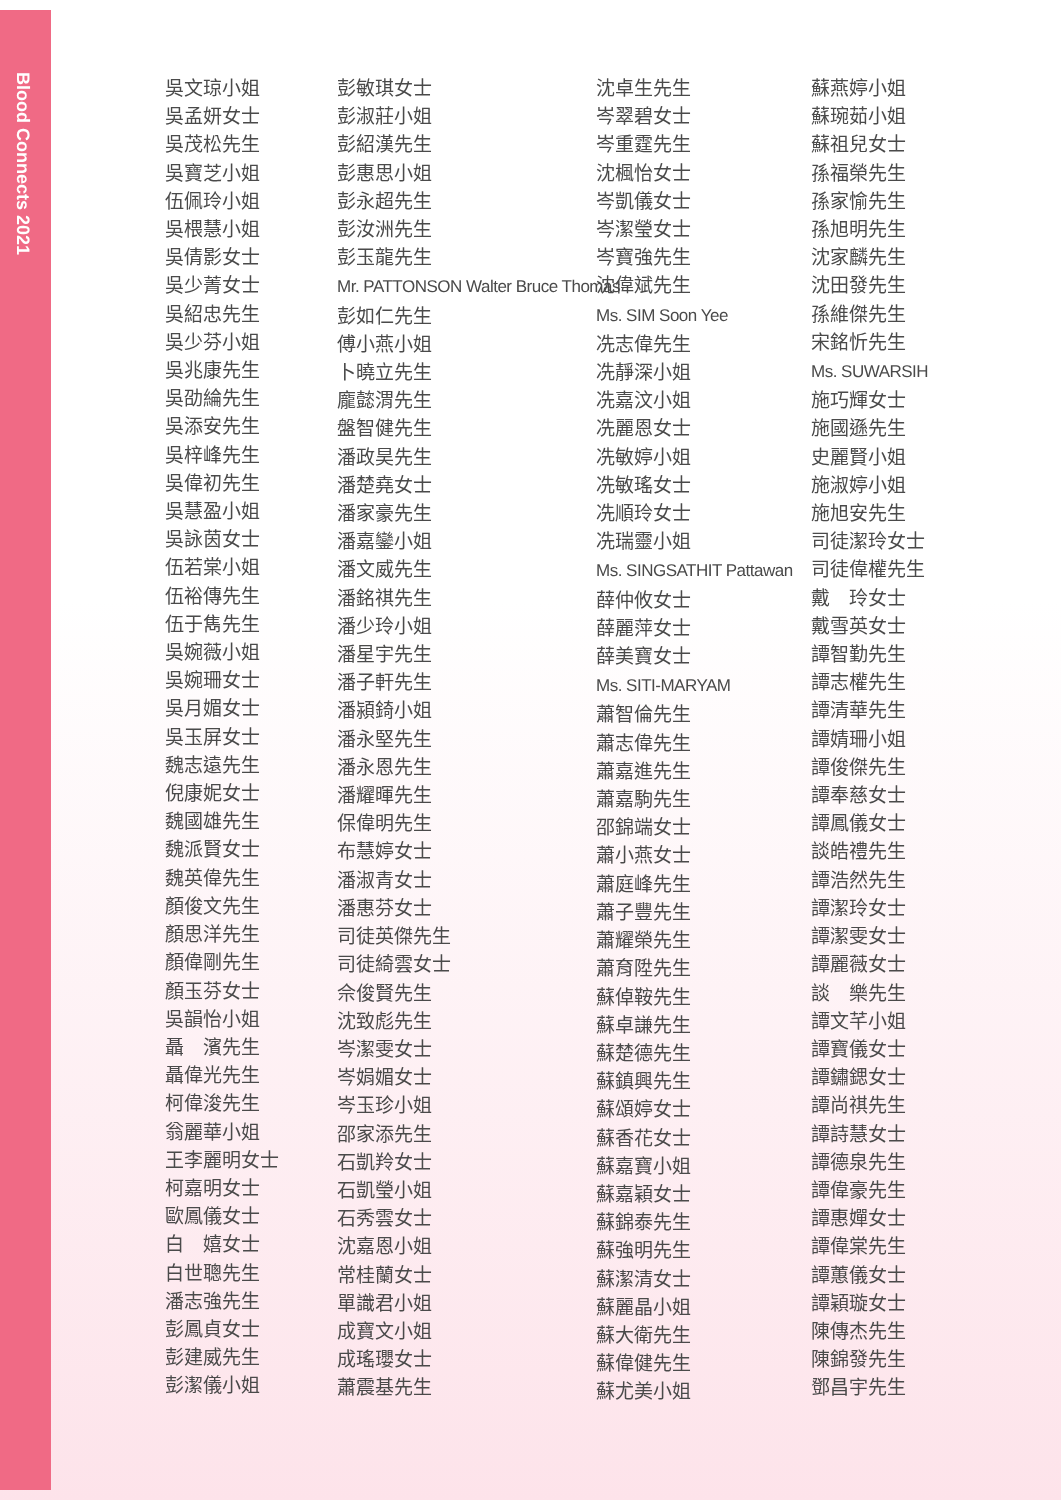Blood Connects 2021
吳文琼小姐
吳孟妍女士
吳茂松先生
吳寶芝小姐
伍佩玲小姐
吳椳慧小姐
吳倩影女士
吳少菁女士
吳紹忠先生
吳少芬小姐
吳兆康先生
吳劭綸先生
吳添安先生
吳梓峰先生
吳偉初先生
吳慧盈小姐
吳詠茵女士
伍若棠小姐
伍裕傳先生
伍于雋先生
吳婉薇小姐
吳婉珊女士
吳月媚女士
吳玉屏女士
魏志遠先生
倪康妮女士
魏國雄先生
魏派賢女士
魏英偉先生
顏俊文先生
顏思洋先生
顏偉剛先生
顏玉芬女士
吳韻怡小姐
聶　濱先生
聶偉光先生
柯偉浚先生
翁麗華小姐
王李麗明女士
柯嘉明女士
歐鳳儀女士
白　嬉女士
白世聰先生
潘志強先生
彭鳳貞女士
彭建威先生
彭潔儀小姐
彭敏琪女士
彭淑莊小姐
彭紹漢先生
彭惠思小姐
彭永超先生
彭汝洲先生
彭玉龍先生
Mr. PATTONSON Walter Bruce Thomas
彭如仁先生
傅小燕小姐
卜曉立先生
龐懿渭先生
盤智健先生
潘政昊先生
潘楚堯女士
潘家豪先生
潘嘉鑾小姐
潘文威先生
潘銘祺先生
潘少玲小姐
潘星宇先生
潘子軒先生
潘潁錡小姐
潘永堅先生
潘永恩先生
潘耀暉先生
保偉明先生
布慧婷女士
潘淑青女士
潘惠芬女士
司徒英傑先生
司徒綺雲女士
佘俊賢先生
沈致彪先生
岑潔雯女士
岑娟媚女士
岑玉珍小姐
邵家添先生
石凱羚女士
石凱瑩小姐
石秀雲女士
沈嘉恩小姐
常桂蘭女士
單識君小姐
成寶文小姐
成瑤瓔女士
蕭震基先生
沈卓生先生
岑翠碧女士
岑重霆先生
沈楓怡女士
岑凱儀女士
岑潔瑩女士
岑寶強先生
沈偉斌先生
Ms. SIM Soon Yee
冼志偉先生
冼靜深小姐
冼嘉汶小姐
冼麗恩女士
冼敏婷小姐
冼敏瑤女士
冼順玲女士
冼瑞靈小姐
Ms. SINGSATHIT Pattawan
薛仲攸女士
薛麗萍女士
薛美寶女士
Ms. SITI-MARYAM
蕭智倫先生
蕭志偉先生
蕭嘉進先生
蕭嘉駒先生
邵錦端女士
蕭小燕女士
蕭庭峰先生
蕭子豐先生
蕭耀榮先生
蕭育陞先生
蘇倬鞍先生
蘇卓謙先生
蘇楚德先生
蘇鎮興先生
蘇頌婷女士
蘇香花女士
蘇嘉寶小姐
蘇嘉穎女士
蘇錦泰先生
蘇強明先生
蘇潔清女士
蘇麗晶小姐
蘇大衛先生
蘇偉健先生
蘇尤美小姐
蘇燕婷小姐
蘇琬茹小姐
蘇祖兒女士
孫福榮先生
孫家愉先生
孫旭明先生
沈家麟先生
沈田發先生
孫維傑先生
宋銘忻先生
Ms. SUWARSIH
施巧輝女士
施國遜先生
史麗賢小姐
施淑婷小姐
施旭安先生
司徒潔玲女士
司徒偉權先生
戴　玲女士
戴雪英女士
譚智勤先生
譚志權先生
譚清華先生
譚婧珊小姐
譚俊傑先生
譚奉慈女士
譚鳳儀女士
談皓禮先生
譚浩然先生
譚潔玲女士
譚潔雯女士
譚麗薇女士
談　樂先生
譚文芊小姐
譚寶儀女士
譚鏽鍶女士
譚尚祺先生
譚詩慧女士
譚德泉先生
譚偉豪先生
譚惠嬋女士
譚偉棠先生
譚蕙儀女士
譚穎璇女士
陳傳杰先生
陳錦發先生
鄧昌宇先生